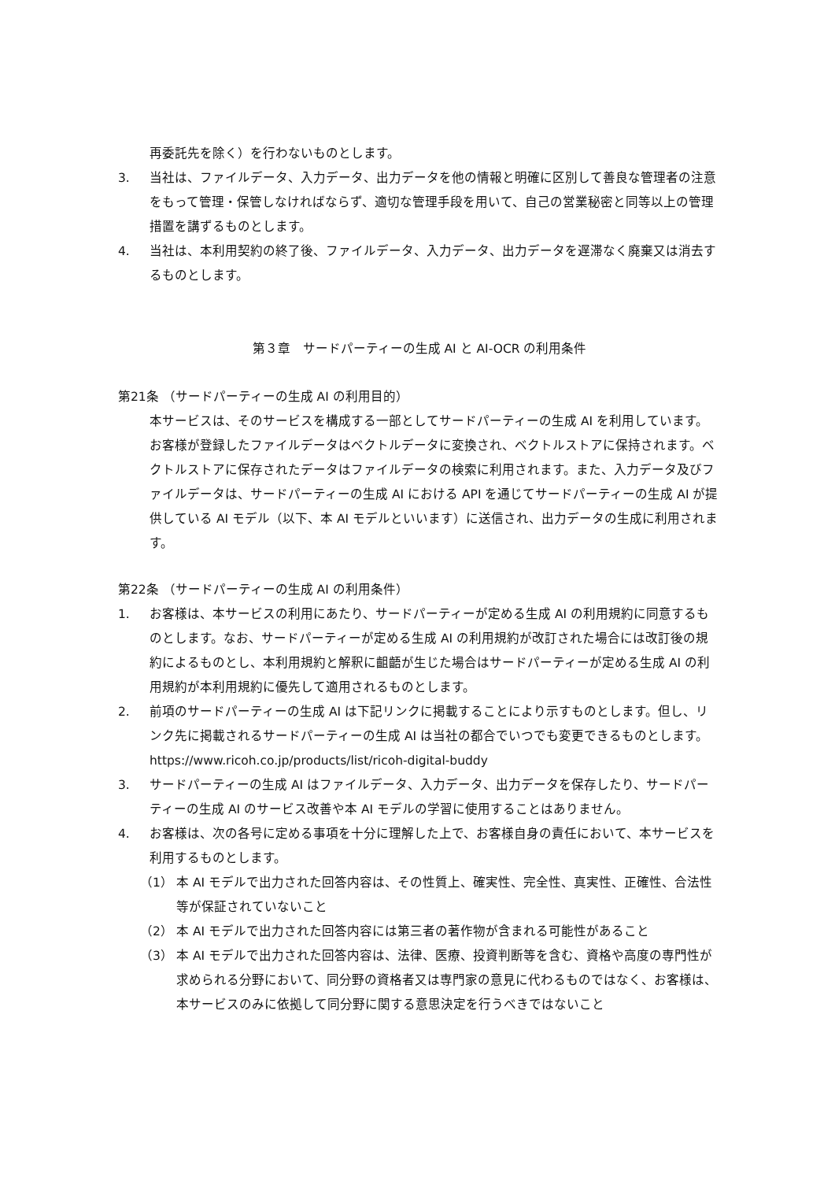再委託先を除く）を行わないものとします。
3. 当社は、ファイルデータ、入力データ、出力データを他の情報と明確に区別して善良な管理者の注意をもって管理・保管しなければならず、適切な管理手段を用いて、自己の営業秘密と同等以上の管理措置を講ずるものとします。
4. 当社は、本利用契約の終了後、ファイルデータ、入力データ、出力データを遅滞なく廃棄又は消去するものとします。
第３章　サードパーティーの生成 AI と AI-OCR の利用条件
第21条 （サードパーティーの生成 AI の利用目的）
本サービスは、そのサービスを構成する一部としてサードパーティーの生成 AI を利用しています。お客様が登録したファイルデータはベクトルデータに変換され、ベクトルストアに保持されます。ベクトルストアに保存されたデータはファイルデータの検索に利用されます。また、入力データ及びファイルデータは、サードパーティーの生成 AI における API を通じてサードパーティーの生成 AI が提供している AI モデル（以下、本 AI モデルといいます）に送信され、出力データの生成に利用されます。
第22条 （サードパーティーの生成 AI の利用条件）
1. お客様は、本サービスの利用にあたり、サードパーティーが定める生成 AI の利用規約に同意するものとします。なお、サードパーティーが定める生成 AI の利用規約が改訂された場合には改訂後の規約によるものとし、本利用規約と解釈に齟齬が生じた場合はサードパーティーが定める生成 AI の利用規約が本利用規約に優先して適用されるものとします。
2. 前項のサードパーティーの生成 AI は下記リンクに掲載することにより示すものとします。但し、リンク先に掲載されるサードパーティーの生成 AI は当社の都合でいつでも変更できるものとします。
https://www.ricoh.co.jp/products/list/ricoh-digital-buddy
3. サードパーティーの生成 AI はファイルデータ、入力データ、出力データを保存したり、サードパーティーの生成 AI のサービス改善や本 AI モデルの学習に使用することはありません。
4. お客様は、次の各号に定める事項を十分に理解した上で、お客様自身の責任において、本サービスを利用するものとします。
（1） 本 AI モデルで出力された回答内容は、その性質上、確実性、完全性、真実性、正確性、合法性等が保証されていないこと
（2） 本 AI モデルで出力された回答内容には第三者の著作物が含まれる可能性があること
（3） 本 AI モデルで出力された回答内容は、法律、医療、投資判断等を含む、資格や高度の専門性が求められる分野において、同分野の資格者又は専門家の意見に代わるものではなく、お客様は、本サービスのみに依拠して同分野に関する意思決定を行うべきではないこと